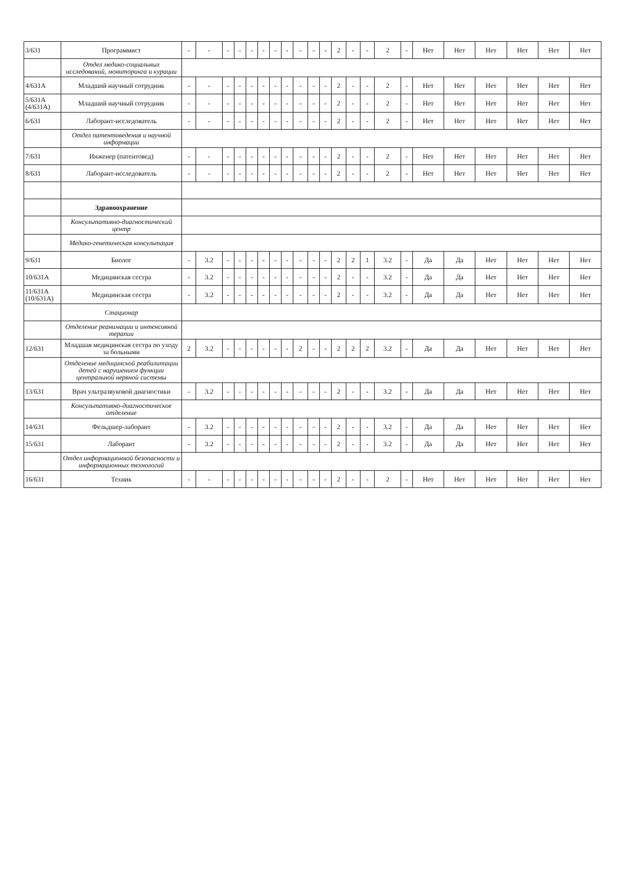| 3/631 | Программист | - | - | - | - | - | - | - | - | - | - | - | 2 | - | - | 2 | - | Нет | Нет | Нет | Нет | Нет | Нет |
| | Отдел медико-социальных исследований, мониторинга и курации | | | | | | | | | | | | | | | | | | | | | | |
| 4/631А | Младший научный сотрудник | - | - | - | - | - | - | - | - | - | - | - | 2 | - | - | 2 | - | Нет | Нет | Нет | Нет | Нет | Нет |
| 5/631А (4/631А) | Младший научный сотрудник | - | - | - | - | - | - | - | - | - | - | - | 2 | - | - | 2 | - | Нет | Нет | Нет | Нет | Нет | Нет |
| 6/631 | Лаборант-исследователь | - | - | - | - | - | - | - | - | - | - | - | 2 | - | - | 2 | - | Нет | Нет | Нет | Нет | Нет | Нет |
| | Отдел патентоведения и научной информации | | | | | | | | | | | | | | | | | | | | | | |
| 7/631 | Инженер (патентовед) | - | - | - | - | - | - | - | - | - | - | - | 2 | - | - | 2 | - | Нет | Нет | Нет | Нет | Нет | Нет |
| 8/631 | Лаборант-исследователь | - | - | - | - | - | - | - | - | - | - | - | 2 | - | - | 2 | - | Нет | Нет | Нет | Нет | Нет | Нет |
| | Здравоохранение | | | | | | | | | | | | | | | | | | | | | | |
| | Консультативно-диагностический центр | | | | | | | | | | | | | | | | | | | | | | |
| | Медико-генетическая консультация | | | | | | | | | | | | | | | | | | | | | | |
| 9/631 | Биолог | - | 3.2 | - | - | - | - | - | - | - | - | - | 2 | 2 | 1 | 3.2 | - | Да | Да | Нет | Нет | Нет | Нет |
| 10/631А | Медицинская сестра | - | 3.2 | - | - | - | - | - | - | - | - | - | 2 | - | - | 3.2 | - | Да | Да | Нет | Нет | Нет | Нет |
| 11/631А (10/631А) | Медицинская сестра | - | 3.2 | - | - | - | - | - | - | - | - | - | 2 | - | - | 3.2 | - | Да | Да | Нет | Нет | Нет | Нет |
| | Стационар | | | | | | | | | | | | | | | | | | | | | | |
| | Отделение реанимации и интенсивной терапии | | | | | | | | | | | | | | | | | | | | | | |
| 12/631 | Младшая медицинская сестра по уходу за больными | 2 | 3.2 | - | - | - | - | - | - | 2 | - | - | 2 | 2 | 2 | 3.2 | - | Да | Да | Нет | Нет | Нет | Нет |
| | Отделение медицинской реабилитации детей с нарушением функции центральной нервной системы | | | | | | | | | | | | | | | | | | | | | | |
| 13/631 | Врач ультразвуковой диагностики | - | 3.2 | - | - | - | - | - | - | - | - | - | 2 | - | - | 3.2 | - | Да | Да | Нет | Нет | Нет | Нет |
| | Консультативно-диагностическое отделение | | | | | | | | | | | | | | | | | | | | | | |
| 14/631 | Фельдшер-лаборант | - | 3.2 | - | - | - | - | - | - | - | - | - | 2 | - | - | 3.2 | - | Да | Да | Нет | Нет | Нет | Нет |
| 15/631 | Лаборант | - | 3.2 | - | - | - | - | - | - | - | - | - | 2 | - | - | 3.2 | - | Да | Да | Нет | Нет | Нет | Нет |
| | Отдел информационной безопасности и информационных технологий | | | | | | | | | | | | | | | | | | | | | | |
| 16/631 | Техник | - | - | - | - | - | - | - | - | - | - | - | 2 | - | - | 2 | - | Нет | Нет | Нет | Нет | Нет | Нет |